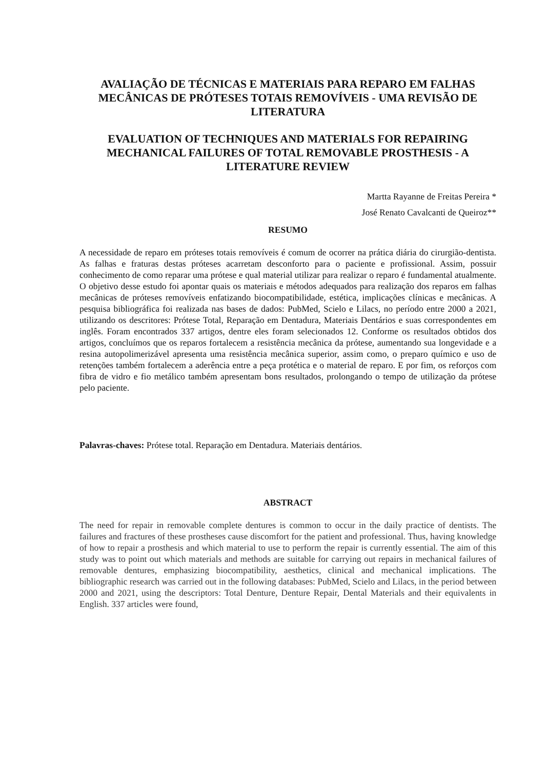AVALIAÇÃO DE TÉCNICAS E MATERIAIS PARA REPARO EM FALHAS MECÂNICAS DE PRÓTESES TOTAIS REMOVÍVEIS - UMA REVISÃO DE LITERATURA
EVALUATION OF TECHNIQUES AND MATERIALS FOR REPAIRING MECHANICAL FAILURES OF TOTAL REMOVABLE PROSTHESIS - A LITERATURE REVIEW
Martta Rayanne de Freitas Pereira *
José Renato Cavalcanti de Queiroz**
RESUMO
A necessidade de reparo em próteses totais removíveis é comum de ocorrer na prática diária do cirurgião-dentista. As falhas e fraturas destas próteses acarretam desconforto para o paciente e profissional. Assim, possuir conhecimento de como reparar uma prótese e qual material utilizar para realizar o reparo é fundamental atualmente. O objetivo desse estudo foi apontar quais os materiais e métodos adequados para realização dos reparos em falhas mecânicas de próteses removíveis enfatizando biocompatibilidade, estética, implicações clínicas e mecânicas. A pesquisa bibliográfica foi realizada nas bases de dados: PubMed, Scielo e Lilacs, no período entre 2000 a 2021, utilizando os descritores: Prótese Total, Reparação em Dentadura, Materiais Dentários e suas correspondentes em inglês. Foram encontrados 337 artigos, dentre eles foram selecionados 12. Conforme os resultados obtidos dos artigos, concluímos que os reparos fortalecem a resistência mecânica da prótese, aumentando sua longevidade e a resina autopolimerizável apresenta uma resistência mecânica superior, assim como, o preparo químico e uso de retenções também fortalecem a aderência entre a peça protética e o material de reparo. E por fim, os reforços com fibra de vidro e fio metálico também apresentam bons resultados, prolongando o tempo de utilização da prótese pelo paciente.
Palavras-chaves: Prótese total. Reparação em Dentadura. Materiais dentários.
ABSTRACT
The need for repair in removable complete dentures is common to occur in the daily practice of dentists. The failures and fractures of these prostheses cause discomfort for the patient and professional. Thus, having knowledge of how to repair a prosthesis and which material to use to perform the repair is currently essential. The aim of this study was to point out which materials and methods are suitable for carrying out repairs in mechanical failures of removable dentures, emphasizing biocompatibility, aesthetics, clinical and mechanical implications. The bibliographic research was carried out in the following databases: PubMed, Scielo and Lilacs, in the period between 2000 and 2021, using the descriptors: Total Denture, Denture Repair, Dental Materials and their equivalents in English. 337 articles were found,